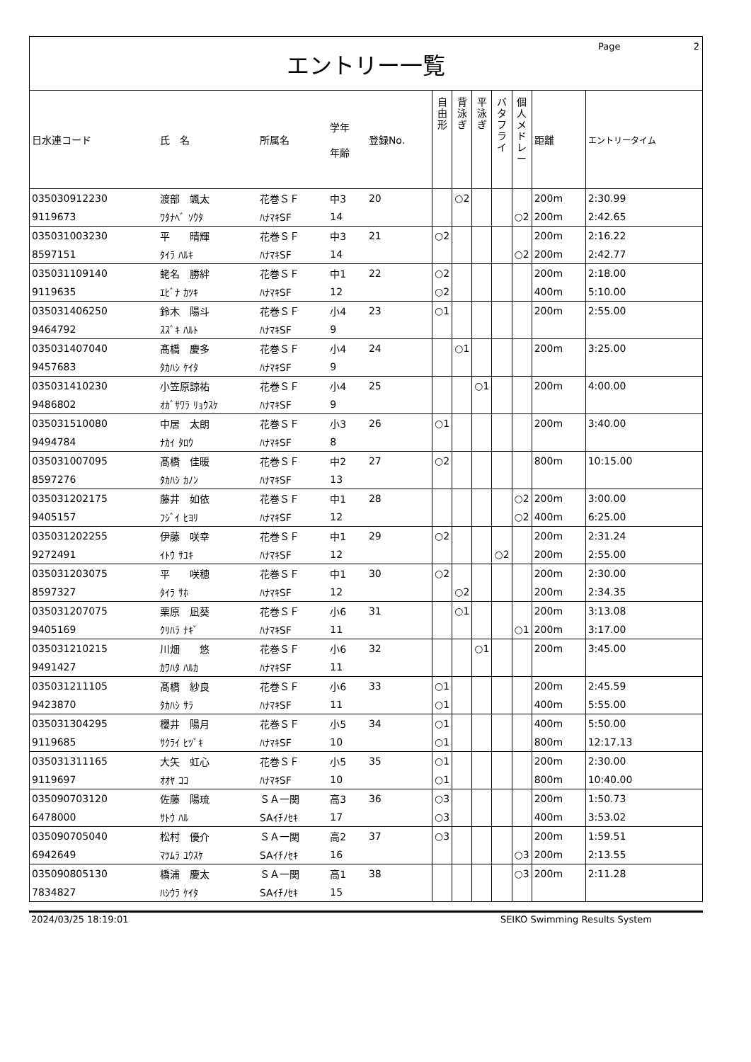Page 2
エントリー一覧
| 日水連コード | 氏 名 | 所属名 | 学年 年齢 | 登録No. | 自由形 | 背泳ぎ | 平泳ぎ | バタフライ | 個人メドレー | 距離 | エントリータイム |
| --- | --- | --- | --- | --- | --- | --- | --- | --- | --- | --- | --- |
| 035030912230 | 渡部 颯太 | 花巻ＳＦ | 中3 | 20 | | ○2 | | | | 200m | 2:30.99 |
| 9119673 | ﾜﾀﾅﾍﾞ ｿｳﾀ | ﾊﾅﾏｷSF | 14 | | | | | | ○2 | 200m | 2:42.65 |
| 035031003230 | 平 晴輝 | 花巻ＳＦ | 中3 | 21 | ○2 | | | | | 200m | 2:16.22 |
| 8597151 | ﾀｲﾗ ﾊﾙｷ | ﾊﾅﾏｷSF | 14 | | | | | | ○2 | 200m | 2:42.77 |
| 035031109140 | 蛯名 勝絆 | 花巻ＳＦ | 中1 | 22 | ○2 | | | | | 200m | 2:18.00 |
| 9119635 | ｴﾋﾞﾅ ｶﾂｷ | ﾊﾅﾏｷSF | 12 | | ○2 | | | | | 400m | 5:10.00 |
| 035031406250 | 鈴木 陽斗 | 花巻ＳＦ | 小4 | 23 | ○1 | | | | | 200m | 2:55.00 |
| 9464792 | ｽｽﾞｷ ﾊﾙﾄ | ﾊﾅﾏｷSF | 9 | | | | | | | | |
| 035031407040 | 髙橋 慶多 | 花巻ＳＦ | 小4 | 24 | | ○1 | | | | 200m | 3:25.00 |
| 9457683 | ﾀｶﾊｼ ｹｲﾀ | ﾊﾅﾏｷSF | 9 | | | | | | | | |
| 035031410230 | 小笠原諒祐 | 花巻ＳＦ | 小4 | 25 | | | ○1 | | | 200m | 4:00.00 |
| 9486802 | ｵｶﾞｻﾜﾗ ﾘｮｳｽｹ | ﾊﾅﾏｷSF | 9 | | | | | | | | |
| 035031510080 | 中居 太朗 | 花巻ＳＦ | 小3 | 26 | ○1 | | | | | 200m | 3:40.00 |
| 9494784 | ﾅｶｲ ﾀﾛｳ | ﾊﾅﾏｷSF | 8 | | | | | | | | |
| 035031007095 | 髙橋 佳暖 | 花巻ＳＦ | 中2 | 27 | ○2 | | | | | 800m | 10:15.00 |
| 8597276 | ﾀｶﾊｼ ｶﾉﾝ | ﾊﾅﾏｷSF | 13 | | | | | | | | |
| 035031202175 | 藤井 如依 | 花巻ＳＦ | 中1 | 28 | | | | | ○2 | 200m | 3:00.00 |
| 9405157 | ﾌｼﾞｲ ﾋﾖﾘ | ﾊﾅﾏｷSF | 12 | | | | | | ○2 | 400m | 6:25.00 |
| 035031202255 | 伊藤 咲幸 | 花巻ＳＦ | 中1 | 29 | ○2 | | | | | 200m | 2:31.24 |
| 9272491 | ｲﾄｳ ｻﾕｷ | ﾊﾅﾏｷSF | 12 | | | | | ○2 | | 200m | 2:55.00 |
| 035031203075 | 平 咲穂 | 花巻ＳＦ | 中1 | 30 | ○2 | | | | | 200m | 2:30.00 |
| 8597327 | ﾀｲﾗ ｻﾎ | ﾊﾅﾏｷSF | 12 | | | ○2 | | | | 200m | 2:34.35 |
| 035031207075 | 栗原 凪葵 | 花巻ＳＦ | 小6 | 31 | | ○1 | | | | 200m | 3:13.08 |
| 9405169 | ｸﾘﾊﾗ ﾅｷﾞ | ﾊﾅﾏｷSF | 11 | | | | | | ○1 | 200m | 3:17.00 |
| 035031210215 | 川畑 悠 | 花巻ＳＦ | 小6 | 32 | | | ○1 | | | 200m | 3:45.00 |
| 9491427 | ｶﾜﾊﾀ ﾊﾙｶ | ﾊﾅﾏｷSF | 11 | | | | | | | | |
| 035031211105 | 髙橋 紗良 | 花巻ＳＦ | 小6 | 33 | ○1 | | | | | 200m | 2:45.59 |
| 9423870 | ﾀｶﾊｼ ｻﾗ | ﾊﾅﾏｷSF | 11 | | ○1 | | | | | 400m | 5:55.00 |
| 035031304295 | 櫻井 陽月 | 花巻ＳＦ | 小5 | 34 | ○1 | | | | | 400m | 5:50.00 |
| 9119685 | ｻｸﾗｲ ﾋﾂﾞｷ | ﾊﾅﾏｷSF | 10 | | ○1 | | | | | 800m | 12:17.13 |
| 035031311165 | 大矢 虹心 | 花巻ＳＦ | 小5 | 35 | ○1 | | | | | 200m | 2:30.00 |
| 9119697 | ｵｵﾔ ｺｺ | ﾊﾅﾏｷSF | 10 | | ○1 | | | | | 800m | 10:40.00 |
| 035090703120 | 佐藤 陽琉 | ＳＡ一関 | 高3 | 36 | ○3 | | | | | 200m | 1:50.73 |
| 6478000 | ｻﾄｳ ﾊﾙ | SAｲﾁﾉｾｷ | 17 | | ○3 | | | | | 400m | 3:53.02 |
| 035090705040 | 松村 優介 | ＳＡ一関 | 高2 | 37 | ○3 | | | | | 200m | 1:59.51 |
| 6942649 | ﾏﾂﾑﾗ ﾕｳｽｹ | SAｲﾁﾉｾｷ | 16 | | | | | | ○3 | 200m | 2:13.55 |
| 035090805130 | 橋浦 慶太 | ＳＡ一関 | 高1 | 38 | | | | | ○3 | 200m | 2:11.28 |
| 7834827 | ﾊｼｳﾗ ｹｲﾀ | SAｲﾁﾉｾｷ | 15 | | | | | | | | |
2024/03/25 18:19:01 SEIKO Swimming Results System